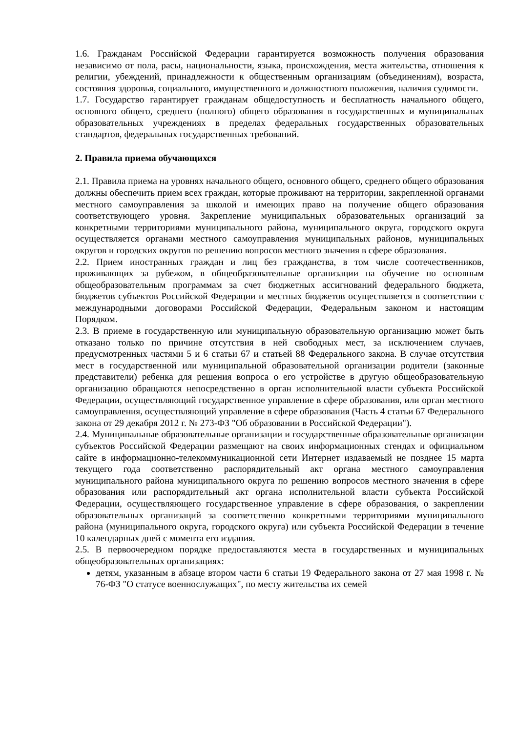1.6. Гражданам Российской Федерации гарантируется возможность получения образования независимо от пола, расы, национальности, языка, происхождения, места жительства, отношения к религии, убеждений, принадлежности к общественным организациям (объединениям), возраста, состояния здоровья, социального, имущественного и должностного положения, наличия судимости.
1.7. Государство гарантирует гражданам общедоступность и бесплатность начального общего, основного общего, среднего (полного) общего образования в государственных и муниципальных образовательных учреждениях в пределах федеральных государственных образовательных стандартов, федеральных государственных требований.
2. Правила приема обучающихся
2.1. Правила приема на уровнях начального общего, основного общего, среднего общего образования должны обеспечить прием всех граждан, которые проживают на территории, закрепленной органами местного самоуправления за школой и имеющих право на получение общего образования соответствующего уровня. Закрепление муниципальных образовательных организаций за конкретными территориями муниципального района, муниципального округа, городского округа осуществляется органами местного самоуправления муниципальных районов, муниципальных округов и городских округов по решению вопросов местного значения в сфере образования.
2.2. Прием иностранных граждан и лиц без гражданства, в том числе соотечественников, проживающих за рубежом, в общеобразовательные организации на обучение по основным общеобразовательным программам за счет бюджетных ассигнований федерального бюджета, бюджетов субъектов Российской Федерации и местных бюджетов осуществляется в соответствии с международными договорами Российской Федерации, Федеральным законом и настоящим Порядком.
2.3. В приеме в государственную или муниципальную образовательную организацию может быть отказано только по причине отсутствия в ней свободных мест, за исключением случаев, предусмотренных частями 5 и 6 статьи 67 и статьей 88 Федерального закона. В случае отсутствия мест в государственной или муниципальной образовательной организации родители (законные представители) ребенка для решения вопроса о его устройстве в другую общеобразовательную организацию обращаются непосредственно в орган исполнительной власти субъекта Российской Федерации, осуществляющий государственное управление в сфере образования, или орган местного самоуправления, осуществляющий управление в сфере образования (Часть 4 статьи 67 Федерального закона от 29 декабря 2012 г. № 273-ФЗ "Об образовании в Российской Федерации").
2.4. Муниципальные образовательные организации и государственные образовательные организации субъектов Российской Федерации размещают на своих информационных стендах и официальном сайте в информационно-телекоммуникационной сети Интернет издаваемый не позднее 15 марта текущего года соответственно распорядительный акт органа местного самоуправления муниципального района муниципального округа по решению вопросов местного значения в сфере образования или распорядительный акт органа исполнительной власти субъекта Российской Федерации, осуществляющего государственное управление в сфере образования, о закреплении образовательных организаций за соответственно конкретными территориями муниципального района (муниципального округа, городского округа) или субъекта Российской Федерации в течение 10 календарных дней с момента его издания.
2.5. В первоочередном порядке предоставляются места в государственных и муниципальных общеобразовательных организациях:
детям, указанным в абзаце втором части 6 статьи 19 Федерального закона от 27 мая 1998 г. № 76-ФЗ "О статусе военнослужащих", по месту жительства их семей